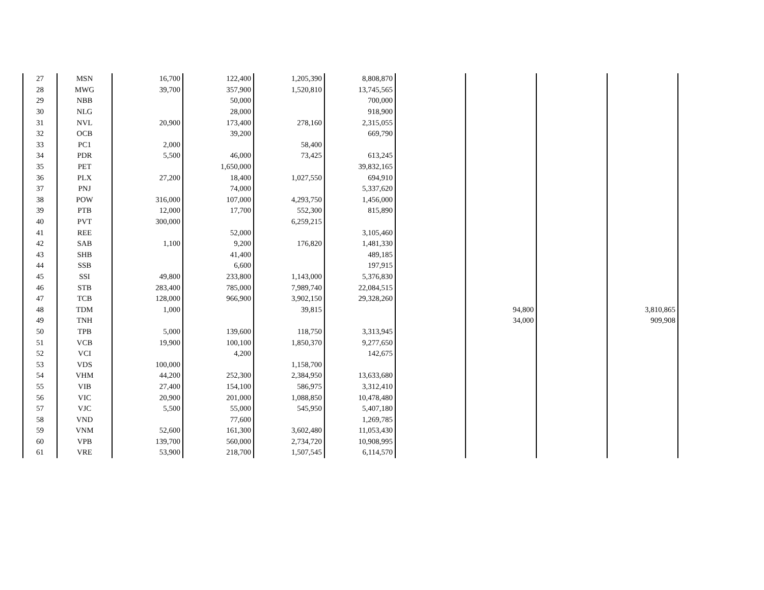| 27 | MSN | 16,700 | 122,400 | 1,205,390 | 8,808,870 | | | | |
| 28 | MWG | 39,700 | 357,900 | 1,520,810 | 13,745,565 | | | | |
| 29 | NBB | | 50,000 | | 700,000 | | | | |
| 30 | NLG | | 28,000 | | 918,900 | | | | |
| 31 | NVL | 20,900 | 173,400 | 278,160 | 2,315,055 | | | | |
| 32 | OCB | | 39,200 | | 669,790 | | | | |
| 33 | PC1 | 2,000 | | 58,400 | | | | | |
| 34 | PDR | 5,500 | 46,000 | 73,425 | 613,245 | | | | |
| 35 | PET | | 1,650,000 | | 39,832,165 | | | | |
| 36 | PLX | 27,200 | 18,400 | 1,027,550 | 694,910 | | | | |
| 37 | PNJ | | 74,000 | | 5,337,620 | | | | |
| 38 | POW | 316,000 | 107,000 | 4,293,750 | 1,456,000 | | | | |
| 39 | PTB | 12,000 | 17,700 | 552,300 | 815,890 | | | | |
| 40 | PVT | 300,000 | | 6,259,215 | | | | | |
| 41 | REE | | 52,000 | | 3,105,460 | | | | |
| 42 | SAB | 1,100 | 9,200 | 176,820 | 1,481,330 | | | | |
| 43 | SHB | | 41,400 | | 489,185 | | | | |
| 44 | SSB | | 6,600 | | 197,915 | | | | |
| 45 | SSI | 49,800 | 233,800 | 1,143,000 | 5,376,830 | | | | |
| 46 | STB | 283,400 | 785,000 | 7,989,740 | 22,084,515 | | | | |
| 47 | TCB | 128,000 | 966,900 | 3,902,150 | 29,328,260 | | | | |
| 48 | TDM | 1,000 | | 39,815 | | | 94,800 | | 3,810,865 |
| 49 | TNH | | | | | | 34,000 | | 909,908 |
| 50 | TPB | 5,000 | 139,600 | 118,750 | 3,313,945 | | | | |
| 51 | VCB | 19,900 | 100,100 | 1,850,370 | 9,277,650 | | | | |
| 52 | VCI | | 4,200 | | 142,675 | | | | |
| 53 | VDS | 100,000 | | 1,158,700 | | | | | |
| 54 | VHM | 44,200 | 252,300 | 2,384,950 | 13,633,680 | | | | |
| 55 | VIB | 27,400 | 154,100 | 586,975 | 3,312,410 | | | | |
| 56 | VIC | 20,900 | 201,000 | 1,088,850 | 10,478,480 | | | | |
| 57 | VJC | 5,500 | 55,000 | 545,950 | 5,407,180 | | | | |
| 58 | VND | | 77,600 | | 1,269,785 | | | | |
| 59 | VNM | 52,600 | 161,300 | 3,602,480 | 11,053,430 | | | | |
| 60 | VPB | 139,700 | 560,000 | 2,734,720 | 10,908,995 | | | | |
| 61 | VRE | 53,900 | 218,700 | 1,507,545 | 6,114,570 | | | | |